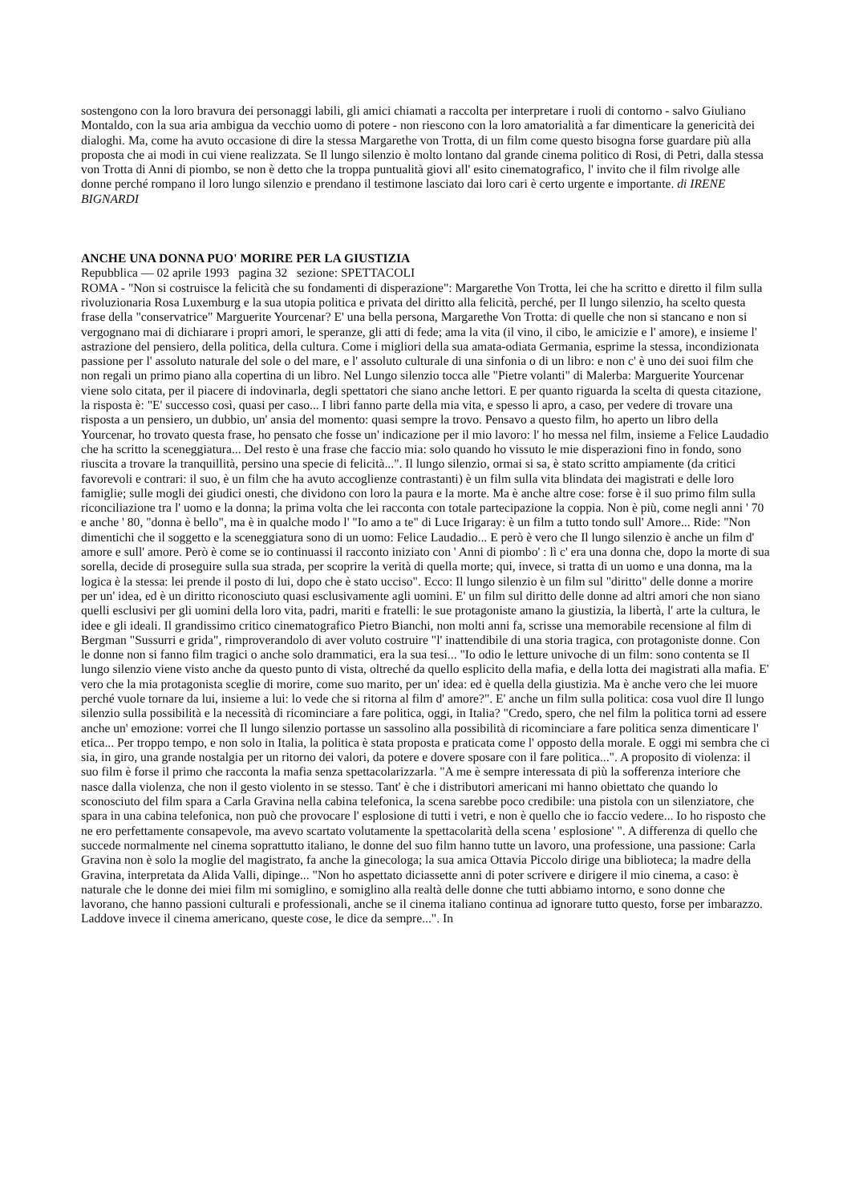sostengono con la loro bravura dei personaggi labili, gli amici chiamati a raccolta per interpretare i ruoli di contorno - salvo Giuliano Montaldo, con la sua aria ambigua da vecchio uomo di potere - non riescono con la loro amatorialità a far dimenticare la genericità dei dialoghi. Ma, come ha avuto occasione di dire la stessa Margarethe von Trotta, di un film come questo bisogna forse guardare più alla proposta che ai modi in cui viene realizzata. Se Il lungo silenzio è molto lontano dal grande cinema politico di Rosi, di Petri, dalla stessa von Trotta di Anni di piombo, se non è detto che la troppa puntualità giovi all' esito cinematografico, l' invito che il film rivolge alle donne perché rompano il loro lungo silenzio e prendano il testimone lasciato dai loro cari è certo urgente e importante. di IRENE BIGNARDI
ANCHE UNA DONNA PUO' MORIRE PER LA GIUSTIZIA
Repubblica — 02 aprile 1993 pagina 32 sezione: SPETTACOLI
ROMA - "Non si costruisce la felicità che su fondamenti di disperazione": Margarethe Von Trotta, lei che ha scritto e diretto il film sulla rivoluzionaria Rosa Luxemburg e la sua utopia politica e privata del diritto alla felicità, perché, per Il lungo silenzio, ha scelto questa frase della "conservatrice" Marguerite Yourcenar? E' una bella persona, Margarethe Von Trotta: di quelle che non si stancano e non si vergognano mai di dichiarare i propri amori, le speranze, gli atti di fede; ama la vita (il vino, il cibo, le amicizie e l' amore), e insieme l' astrazione del pensiero, della politica, della cultura. Come i migliori della sua amata-odiata Germania, esprime la stessa, incondizionata passione per l' assoluto naturale del sole o del mare, e l' assoluto culturale di una sinfonia o di un libro: e non c' è uno dei suoi film che non regali un primo piano alla copertina di un libro. Nel Lungo silenzio tocca alle "Pietre volanti" di Malerba: Marguerite Yourcenar viene solo citata, per il piacere di indovinarla, degli spettatori che siano anche lettori. E per quanto riguarda la scelta di questa citazione, la risposta è: "E' successo così, quasi per caso... I libri fanno parte della mia vita, e spesso li apro, a caso, per vedere di trovare una risposta a un pensiero, un dubbio, un' ansia del momento: quasi sempre la trovo. Pensavo a questo film, ho aperto un libro della Yourcenar, ho trovato questa frase, ho pensato che fosse un' indicazione per il mio lavoro: l' ho messa nel film, insieme a Felice Laudadio che ha scritto la sceneggiatura... Del resto è una frase che faccio mia: solo quando ho vissuto le mie disperazioni fino in fondo, sono riuscita a trovare la tranquillità, persino una specie di felicità...". Il lungo silenzio, ormai si sa, è stato scritto ampiamente (da critici favorevoli e contrari: il suo, è un film che ha avuto accoglienze contrastanti) è un film sulla vita blindata dei magistrati e delle loro famiglie; sulle mogli dei giudici onesti, che dividono con loro la paura e la morte. Ma è anche altre cose: forse è il suo primo film sulla riconciliazione tra l' uomo e la donna; la prima volta che lei racconta con totale partecipazione la coppia. Non è più, come negli anni ' 70 e anche ' 80, "donna è bello", ma è in qualche modo l' "Io amo a te" di Luce Irigaray: è un film a tutto tondo sull' Amore... Ride: "Non dimentichi che il soggetto e la sceneggiatura sono di un uomo: Felice Laudadio... E però è vero che Il lungo silenzio è anche un film d' amore e sull' amore. Però è come se io continuassi il racconto iniziato con ' Anni di piombo' : lì c' era una donna che, dopo la morte di sua sorella, decide di proseguire sulla sua strada, per scoprire la verità di quella morte; qui, invece, si tratta di un uomo e una donna, ma la logica è la stessa: lei prende il posto di lui, dopo che è stato ucciso". Ecco: Il lungo silenzio è un film sul "diritto" delle donne a morire per un' idea, ed è un diritto riconosciuto quasi esclusivamente agli uomini. E' un film sul diritto delle donne ad altri amori che non siano quelli esclusivi per gli uomini della loro vita, padri, mariti e fratelli: le sue protagoniste amano la giustizia, la libertà, l' arte la cultura, le idee e gli ideali. Il grandissimo critico cinematografico Pietro Bianchi, non molti anni fa, scrisse una memorabile recensione al film di Bergman "Sussurri e grida", rimproverandolo di aver voluto costruire "l' inattendibile di una storia tragica, con protagoniste donne. Con le donne non si fanno film tragici o anche solo drammatici, era la sua tesi... "Io odio le letture univoche di un film: sono contenta se Il lungo silenzio viene visto anche da questo punto di vista, oltreché da quello esplicito della mafia, e della lotta dei magistrati alla mafia. E' vero che la mia protagonista sceglie di morire, come suo marito, per un' idea: ed è quella della giustizia. Ma è anche vero che lei muore perché vuole tornare da lui, insieme a lui: lo vede che si ritorna al film d' amore?". E' anche un film sulla politica: cosa vuol dire Il lungo silenzio sulla possibilità e la necessità di ricominciare a fare politica, oggi, in Italia? "Credo, spero, che nel film la politica torni ad essere anche un' emozione: vorrei che Il lungo silenzio portasse un sassolino alla possibilità di ricominciare a fare politica senza dimenticare l' etica... Per troppo tempo, e non solo in Italia, la politica è stata proposta e praticata come l' opposto della morale. E oggi mi sembra che ci sia, in giro, una grande nostalgia per un ritorno dei valori, da potere e dovere sposare con il fare politica...". A proposito di violenza: il suo film è forse il primo che racconta la mafia senza spettacolarizzarla. "A me è sempre interessata di più la sofferenza interiore che nasce dalla violenza, che non il gesto violento in se stesso. Tant' è che i distributori americani mi hanno obiettato che quando lo sconosciuto del film spara a Carla Gravina nella cabina telefonica, la scena sarebbe poco credibile: una pistola con un silenziatore, che spara in una cabina telefonica, non può che provocare l' esplosione di tutti i vetri, e non è quello che io faccio vedere... Io ho risposto che ne ero perfettamente consapevole, ma avevo scartato volutamente la spettacolarità della scena ' esplosione' ". A differenza di quello che succede normalmente nel cinema soprattutto italiano, le donne del suo film hanno tutte un lavoro, una professione, una passione: Carla Gravina non è solo la moglie del magistrato, fa anche la ginecologa; la sua amica Ottavia Piccolo dirige una biblioteca; la madre della Gravina, interpretata da Alida Valli, dipinge... "Non ho aspettato diciassette anni di poter scrivere e dirigere il mio cinema, a caso: è naturale che le donne dei miei film mi somiglino, e somiglino alla realtà delle donne che tutti abbiamo intorno, e sono donne che lavorano, che hanno passioni culturali e professionali, anche se il cinema italiano continua ad ignorare tutto questo, forse per imbarazzo. Laddove invece il cinema americano, queste cose, le dice da sempre...". In